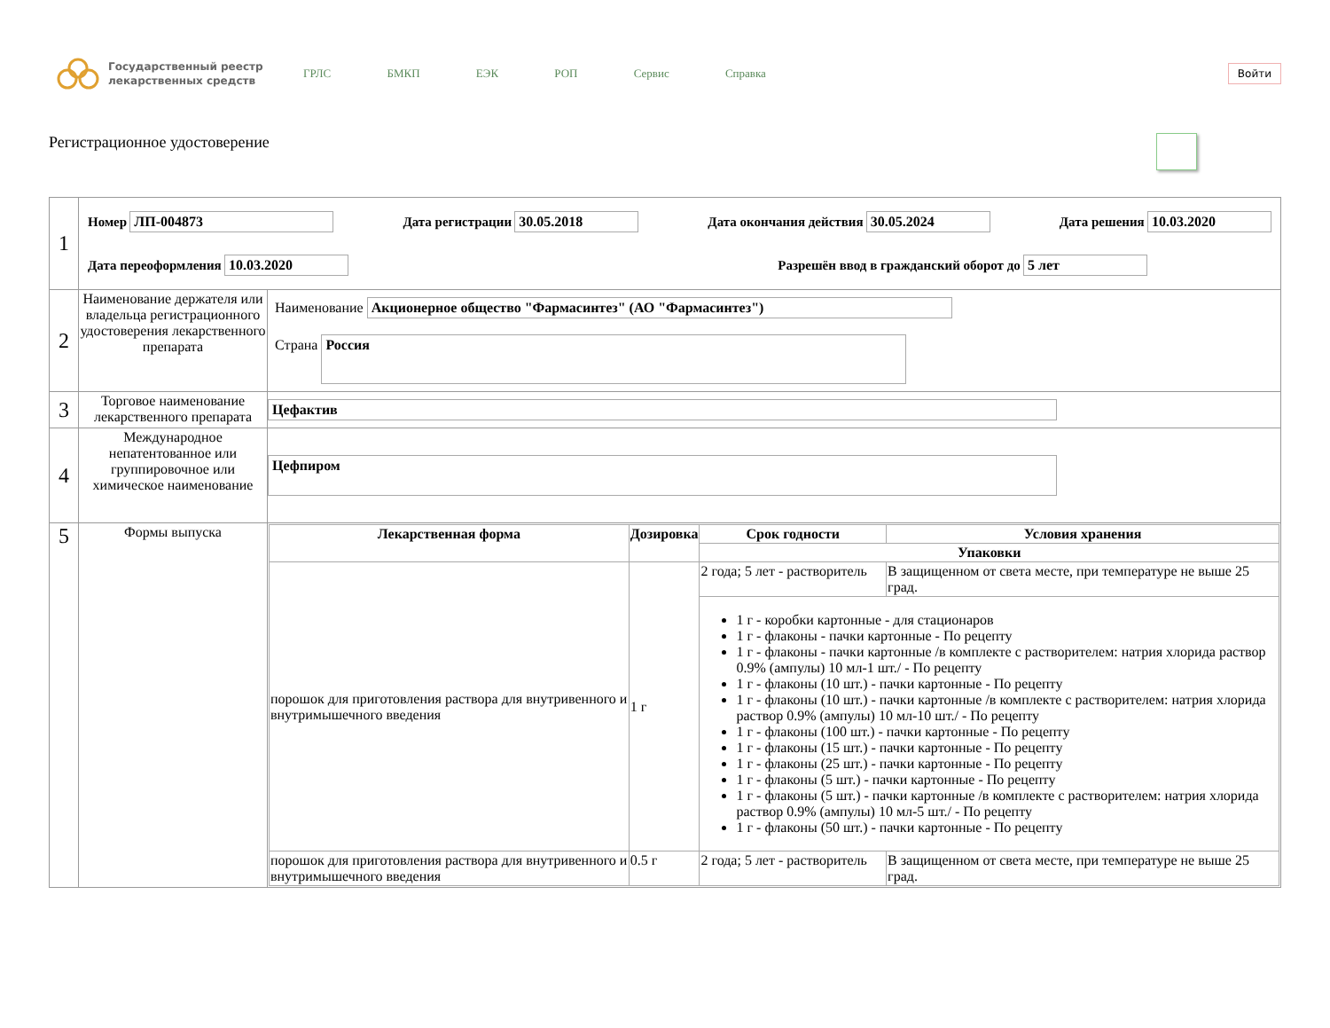Государственный реестр лекарственных средств
ГРЛС БМКП ЕЭК РОП Сервис Справка
Войти
Регистрационное удостоверение
| 1 | Номер ЛП-004873 Дата регистрации 30.05.2018 Дата окончания действия 30.05.2024 Дата решения 10.03.2020 Дата переоформления 10.03.2020 Разрешён ввод в гражданский оборот до 5 лет | |
| 2 | Наименование держателя или владельца регистрационного удостоверения лекарственного препарата | Наименование Акционерное общество "Фармасинтез" (АО "Фармасинтез") Страна Россия |
| 3 | Торговое наименование лекарственного препарата | Цефактив |
| 4 | Международное непатентованное или группировочное или химическое наименование | Цефпиром |
| 5 | Формы выпуска | / Лекарственная форма / Дозировка / Срок годности / Условия хранения / / --- / --- / --- / --- / / / / Упаковки / / / порошок для приготовления раствора для внутривенного и внутримышечного введения / 1 г / 2 года; 5 лет - растворитель / В защищенном от света месте, при температуре не выше 25 град. / / / / 1 г - коробки картонные - для стационаров 1 г - флаконы - пачки картонные - По рецепту 1 г - флаконы - пачки картонные /в комплекте с растворителем: натрия хлорида раствор 0.9% (ампулы) 10 мл-1 шт./ - По рецепту 1 г - флаконы (10 шт.) - пачки картонные - По рецепту 1 г - флаконы (10 шт.) - пачки картонные /в комплекте с растворителем: натрия хлорида раствор 0.9% (ампулы) 10 мл-10 шт./ - По рецепту 1 г - флаконы (100 шт.) - пачки картонные - По рецепту 1 г - флаконы (15 шт.) - пачки картонные - По рецепту 1 г - флаконы (25 шт.) - пачки картонные - По рецепту 1 г - флаконы (5 шт.) - пачки картонные - По рецепту 1 г - флаконы (5 шт.) - пачки картонные /в комплекте с растворителем: натрия хлорида раствор 0.9% (ампулы) 10 мл-5 шт./ - По рецепту 1 г - флаконы (50 шт.) - пачки картонные - По рецепту / / / порошок для приготовления раствора для внутривенного и внутримышечного введения / 0.5 г / 2 года; 5 лет - растворитель / В защищенном от света месте, при температуре не выше 25 град. / |